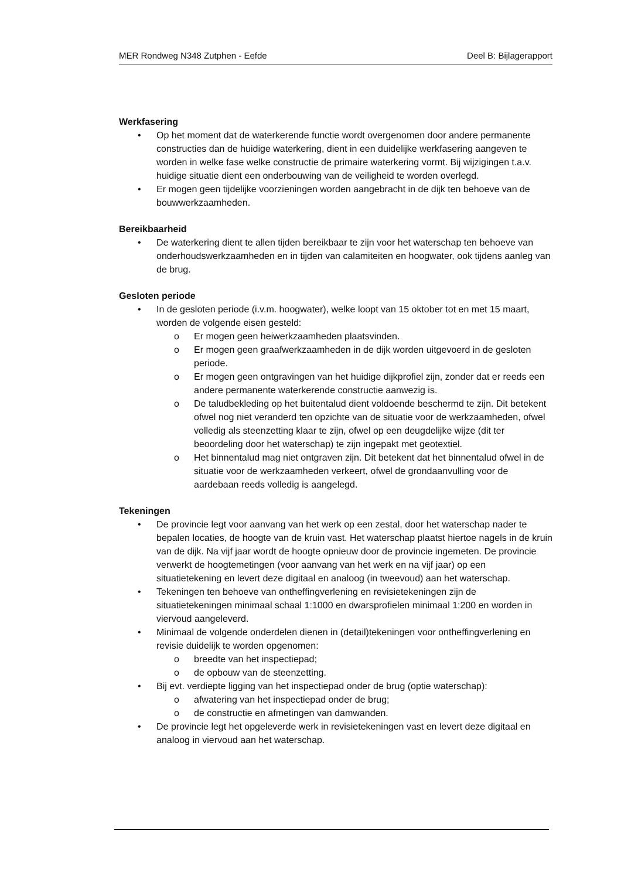MER Rondweg N348 Zutphen - Eefde Deel B: Bijlagerapport
Werkfasering
• Op het moment dat de waterkerende functie wordt overgenomen door andere permanente constructies dan de huidige waterkering, dient in een duidelijke werkfasering aangeven te worden in welke fase welke constructie de primaire waterkering vormt. Bij wijzigingen t.a.v. huidige situatie dient een onderbouwing van de veiligheid te worden overlegd.
• Er mogen geen tijdelijke voorzieningen worden aangebracht in de dijk ten behoeve van de bouwwerkzaamheden.
Bereikbaarheid
• De waterkering dient te allen tijden bereikbaar te zijn voor het waterschap ten behoeve van onderhoudswerkzaamheden en in tijden van calamiteiten en hoogwater, ook tijdens aanleg van de brug.
Gesloten periode
• In de gesloten periode (i.v.m. hoogwater), welke loopt van 15 oktober tot en met 15 maart, worden de volgende eisen gesteld:
o Er mogen geen heiwerkzaamheden plaatsvinden.
o Er mogen geen graafwerkzaamheden in de dijk worden uitgevoerd in de gesloten periode.
o Er mogen geen ontgravingen van het huidige dijkprofiel zijn, zonder dat er reeds een andere permanente waterkerende constructie aanwezig is.
o De taludbekleding op het buitentalud dient voldoende beschermd te zijn. Dit betekent ofwel nog niet veranderd ten opzichte van de situatie voor de werkzaamheden, ofwel volledig als steenzetting klaar te zijn, ofwel op een deugdelijke wijze (dit ter beoordeling door het waterschap) te zijn ingepakt met geotextiel.
o Het binnentalud mag niet ontgraven zijn. Dit betekent dat het binnentalud ofwel in de situatie voor de werkzaamheden verkeert, ofwel de grondaanvulling voor de aardebaan reeds volledig is aangelegd.
Tekeningen
• De provincie legt voor aanvang van het werk op een zestal, door het waterschap nader te bepalen locaties, de hoogte van de kruin vast. Het waterschap plaatst hiertoe nagels in de kruin van de dijk. Na vijf jaar wordt de hoogte opnieuw door de provincie ingemeten. De provincie verwerkt de hoogtemetingen (voor aanvang van het werk en na vijf jaar) op een situatietekening en levert deze digitaal en analoog (in tweevoud) aan het waterschap.
• Tekeningen ten behoeve van ontheffingverlening en revisietekeningen zijn de situatietekeningen minimaal schaal 1:1000 en dwarsprofielen minimaal 1:200 en worden in viervoud aangeleverd.
• Minimaal de volgende onderdelen dienen in (detail)tekeningen voor ontheffingverlening en revisie duidelijk te worden opgenomen:
o breedte van het inspectiepad;
o de opbouw van de steenzetting.
• Bij evt. verdiepte ligging van het inspectiepad onder de brug (optie waterschap):
o afwatering van het inspectiepad onder de brug;
o de constructie en afmetingen van damwanden.
• De provincie legt het opgeleverde werk in revisietekeningen vast en levert deze digitaal en analoog in viervoud aan het waterschap.